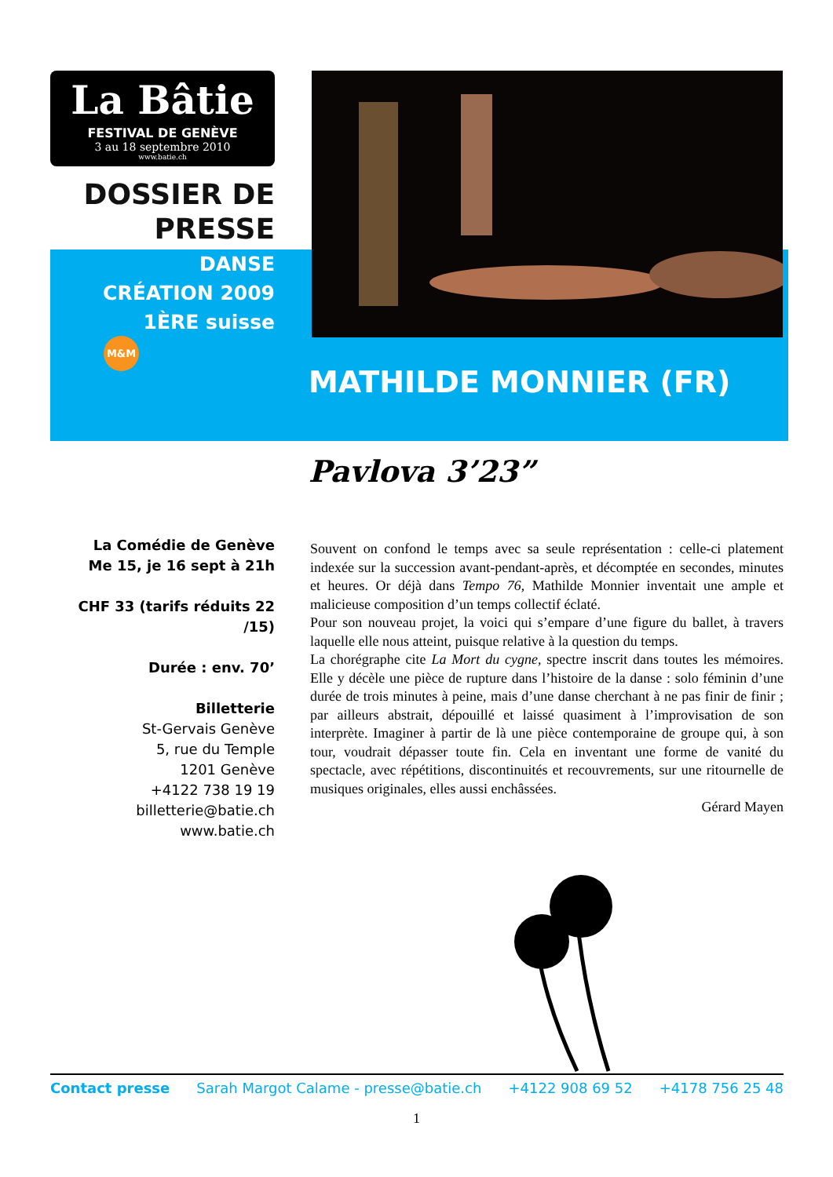La Bâtie
FESTIVAL DE GENÈVE
3 au 18 septembre 2010
www.batie.ch
DOSSIER DE
PRESSE
DANSE
CRÉATION 2009
1ÈRE suisse
M&M
MATHILDE MONNIER (FR)
Pavlova 3’23”
La Comédie de Genève
Me 15, je 16 sept à 21h
CHF 33 (tarifs réduits 22 /15)
Durée : env. 70’
Billetterie
St-Gervais Genève
5, rue du Temple
1201 Genève
+4122 738 19 19
billetterie@batie.ch
www.batie.ch
Souvent on confond le temps avec sa seule représentation : celle-ci platement indexée sur la succession avant-pendant-après, et décomptée en secondes, minutes et heures. Or déjà dans Tempo 76, Mathilde Monnier inventait une ample et malicieuse composition d’un temps collectif éclaté.
Pour son nouveau projet, la voici qui s’empare d’une figure du ballet, à travers laquelle elle nous atteint, puisque relative à la question du temps.
La chorégraphe cite La Mort du cygne, spectre inscrit dans toutes les mémoires. Elle y décèle une pièce de rupture dans l’histoire de la danse : solo féminin d’une durée de trois minutes à peine, mais d’une danse cherchant à ne pas finir de finir ; par ailleurs abstrait, dépouillé et laissé quasiment à l’improvisation de son interprète. Imaginer à partir de là une pièce contemporaine de groupe qui, à son tour, voudrait dépasser toute fin. Cela en inventant une forme de vanité du spectacle, avec répétitions, discontinuités et recouvrements, sur une ritournelle de musiques originales, elles aussi enchâssées.
Gérard Mayen
Contact presse Sarah Margot Calame - presse@batie.ch +4122 908 69 52 +4178 756 25 48
1